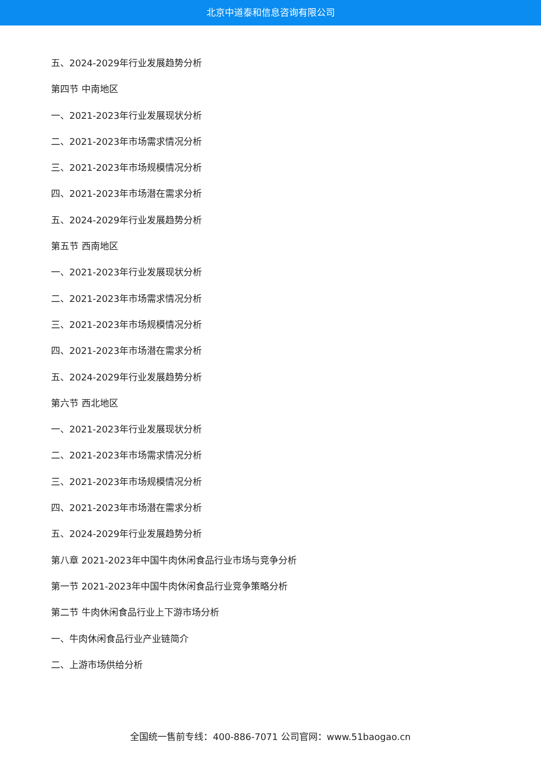北京中道泰和信息咨询有限公司
五、2024-2029年行业发展趋势分析
第四节 中南地区
一、2021-2023年行业发展现状分析
二、2021-2023年市场需求情况分析
三、2021-2023年市场规模情况分析
四、2021-2023年市场潜在需求分析
五、2024-2029年行业发展趋势分析
第五节 西南地区
一、2021-2023年行业发展现状分析
二、2021-2023年市场需求情况分析
三、2021-2023年市场规模情况分析
四、2021-2023年市场潜在需求分析
五、2024-2029年行业发展趋势分析
第六节 西北地区
一、2021-2023年行业发展现状分析
二、2021-2023年市场需求情况分析
三、2021-2023年市场规模情况分析
四、2021-2023年市场潜在需求分析
五、2024-2029年行业发展趋势分析
第八章 2021-2023年中国牛肉休闲食品行业市场与竞争分析
第一节 2021-2023年中国牛肉休闲食品行业竞争策略分析
第二节 牛肉休闲食品行业上下游市场分析
一、牛肉休闲食品行业产业链简介
二、上游市场供给分析
全国统一售前专线：400-886-7071 公司官网：www.51baogao.cn